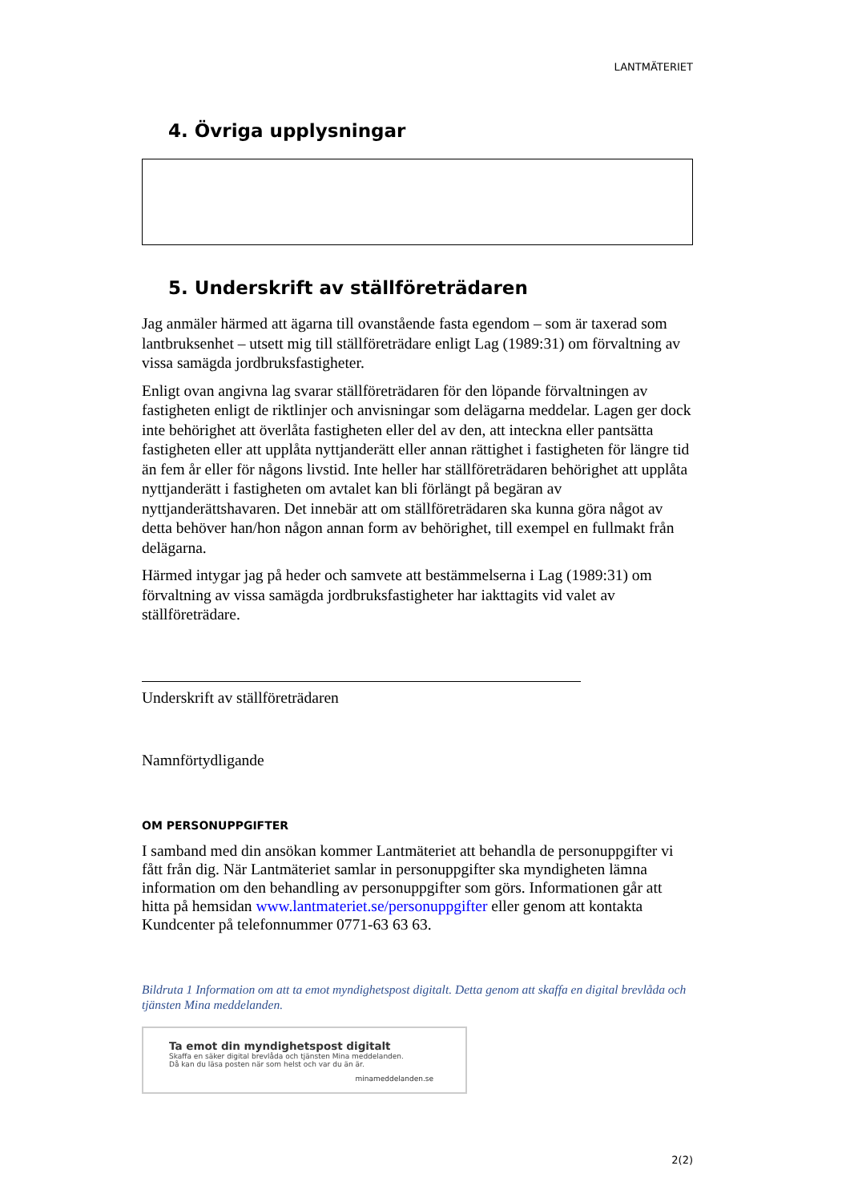LANTMÄTERIET
4. Övriga upplysningar
5. Underskrift av ställföreträdaren
Jag anmäler härmed att ägarna till ovanstående fasta egendom – som är taxerad som lantbruksenhet – utsett mig till ställföreträdare enligt Lag (1989:31) om förvaltning av vissa samägda jordbruksfastigheter.
Enligt ovan angivna lag svarar ställföreträdaren för den löpande förvaltningen av fastigheten enligt de riktlinjer och anvisningar som delägarna meddelar. Lagen ger dock inte behörighet att överlåta fastigheten eller del av den, att inteckna eller pantsätta fastigheten eller att upplåta nyttjanderätt eller annan rättighet i fastigheten för längre tid än fem år eller för någons livstid. Inte heller har ställföreträdaren behörighet att upplåta nyttjanderätt i fastigheten om avtalet kan bli förlängt på begäran av nyttjanderättshavaren. Det innebär att om ställföreträdaren ska kunna göra något av detta behöver han/hon någon annan form av behörighet, till exempel en fullmakt från delägarna.
Härmed intygar jag på heder och samvete att bestämmelserna i Lag (1989:31) om förvaltning av vissa samägda jordbruksfastigheter har iakttagits vid valet av ställföreträdare.
Underskrift av ställföreträdaren
Namnförtydligande
OM PERSONUPPGIFTER
I samband med din ansökan kommer Lantmäteriet att behandla de personuppgifter vi fått från dig. När Lantmäteriet samlar in personuppgifter ska myndigheten lämna information om den behandling av personuppgifter som görs. Informationen går att hitta på hemsidan www.lantmateriet.se/personuppgifter eller genom att kontakta Kundcenter på telefonnummer 0771-63 63 63.
Bildruta 1 Information om att ta emot myndighetspost digitalt. Detta genom att skaffa en digital brevlåda och tjänsten Mina meddelanden.
Ta emot din myndighetspost digitalt
Skaffa en säker digital brevlåda och tjänsten Mina meddelanden.
Då kan du läsa posten när som helst och var du än är.
minameddelanden.se
2(2)